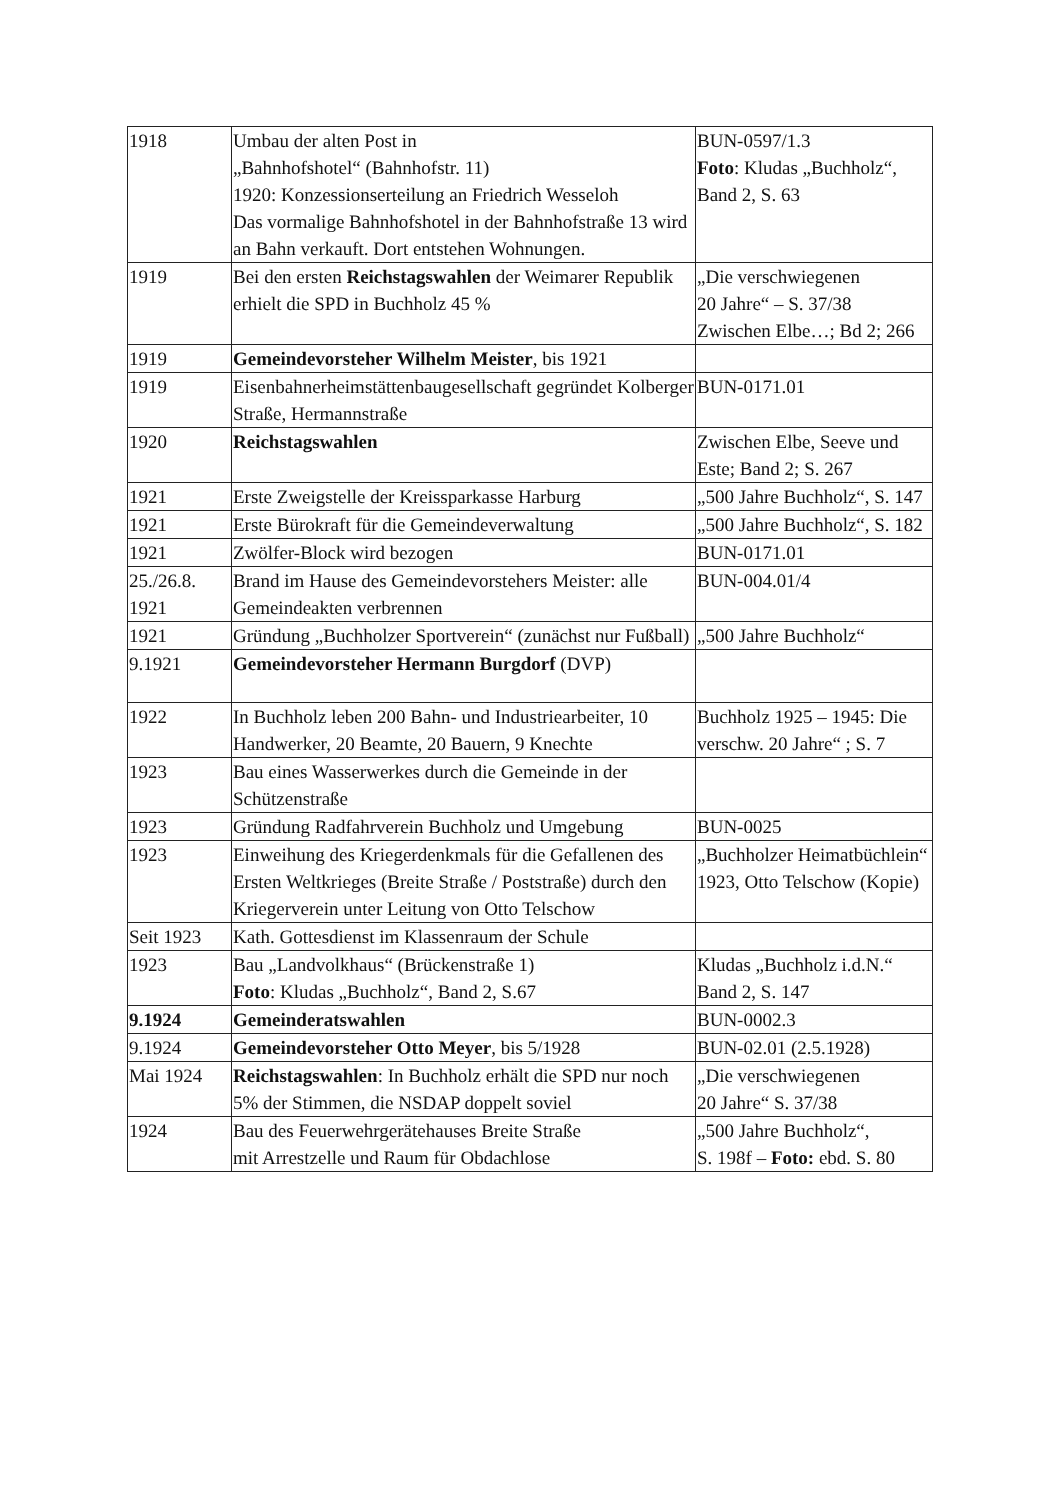| 1918 | Umbau der alten Post in „Bahnhofshotel“ (Bahnhofstr. 11) 1920: Konzessionserteilung an Friedrich Wesseloh Das vormalige Bahnhofshotel in der Bahnhofstraße 13 wird an Bahn verkauft. Dort entstehen Wohnungen. | BUN-0597/1.3 Foto : Kludas „Buchholz“, Band 2, S. 63 |
| 1919 | Bei den ersten Reichstagswahlen der Weimarer Republik erhielt die SPD in Buchholz 45 % | „Die verschwiegenen 20 Jahre“ – S. 37/38 Zwischen Elbe…; Bd 2; 266 |
| 1919 | Gemeindevorsteher Wilhelm Meister , bis 1921 | |
| 1919 | Eisenbahnerheimstättenbaugesellschaft gegründet Kolberger Straße, Hermannstraße | BUN-0171.01 |
| 1920 | Reichstagswahlen | Zwischen Elbe, Seeve und Este; Band 2; S. 267 |
| 1921 | Erste Zweigstelle der Kreissparkasse Harburg | „500 Jahre Buchholz“, S. 147 |
| 1921 | Erste Bürokraft für die Gemeindeverwaltung | „500 Jahre Buchholz“, S. 182 |
| 1921 | Zwölfer-Block wird bezogen | BUN-0171.01 |
| 25./26.8. 1921 | Brand im Hause des Gemeindevorstehers Meister: alle Gemeindeakten verbrennen | BUN-004.01/4 |
| 1921 | Gründung „Buchholzer Sportverein“ (zunächst nur Fußball) | „500 Jahre Buchholz“ |
| 9.1921 | Gemeindevorsteher Hermann Burgdorf (DVP) | |
| 1922 | In Buchholz leben 200 Bahn- und Industriearbeiter, 10 Handwerker, 20 Beamte, 20 Bauern, 9 Knechte | Buchholz 1925 – 1945: Die verschw. 20 Jahre“ ; S. 7 |
| 1923 | Bau eines Wasserwerkes durch die Gemeinde in der Schützenstraße | |
| 1923 | Gründung Radfahrverein Buchholz und Umgebung | BUN-0025 |
| 1923 | Einweihung des Kriegerdenkmals für die Gefallenen des Ersten Weltkrieges (Breite Straße / Poststraße) durch den Kriegerverein unter Leitung von Otto Telschow | „Buchholzer Heimatbüchlein“ 1923, Otto Telschow (Kopie) |
| Seit 1923 | Kath. Gottesdienst im Klassenraum der Schule | |
| 1923 | Bau „Landvolkhaus“ (Brückenstraße 1) Foto : Kludas „Buchholz“, Band 2, S.67 | Kludas „Buchholz i.d.N.“ Band 2, S. 147 |
| 9.1924 | Gemeinderatswahlen | BUN-0002.3 |
| 9.1924 | Gemeindevorsteher Otto Meyer , bis 5/1928 | BUN-02.01 (2.5.1928) |
| Mai 1924 | Reichstagswahlen : In Buchholz erhält die SPD nur noch 5% der Stimmen, die NSDAP doppelt soviel | „Die verschwiegenen 20 Jahre“ S. 37/38 |
| 1924 | Bau des Feuerwehrgerätehauses Breite Straße mit Arrestzelle und Raum für Obdachlose | „500 Jahre Buchholz“, S. 198f – Foto: ebd. S. 80 |